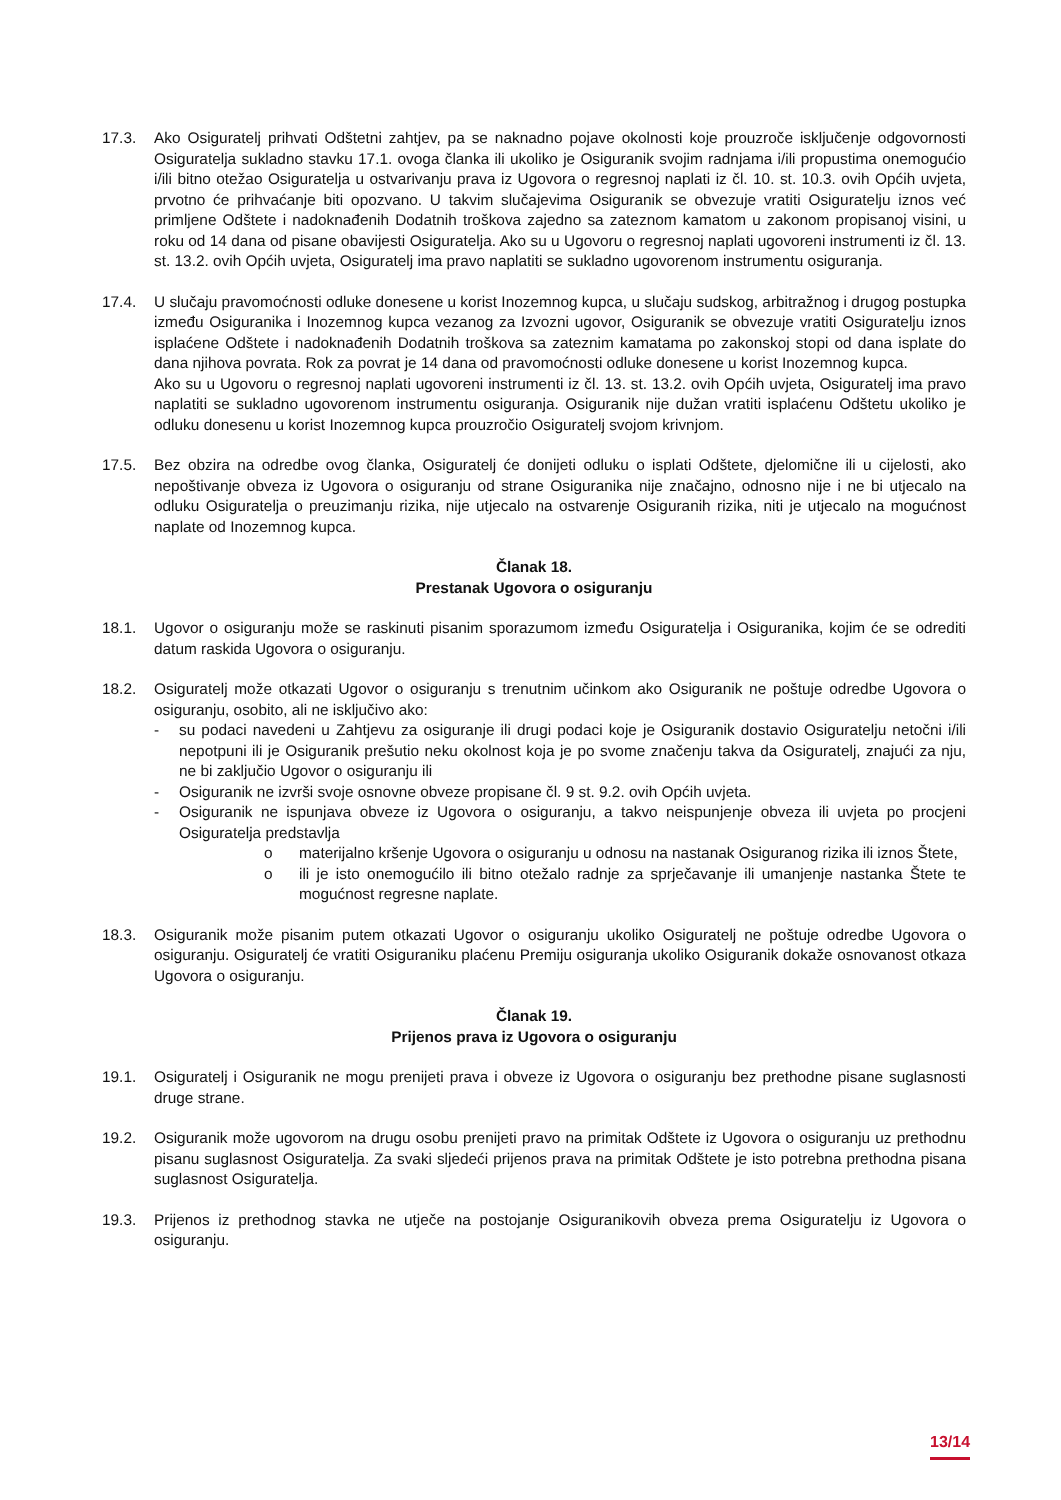17.3. Ako Osiguratelj prihvati Odštetni zahtjev, pa se naknadno pojave okolnosti koje prouzroče isključenje odgovornosti Osiguratelja sukladno stavku 17.1. ovoga članka ili ukoliko je Osiguranik svojim radnjama i/ili propustima onemogućio i/ili bitno otežao Osiguratelja u ostvarivanju prava iz Ugovora o regresnoj naplati iz čl. 10. st. 10.3. ovih Općih uvjeta, prvotno će prihvaćanje biti opozvano. U takvim slučajevima Osiguranik se obvezuje vratiti Osiguratelju iznos već primljene Odštete i nadoknađenih Dodatnih troškova zajedno sa zateznom kamatom u zakonom propisanoj visini, u roku od 14 dana od pisane obavijesti Osiguratelja. Ako su u Ugovoru o regresnoj naplati ugovoreni instrumenti iz čl. 13. st. 13.2. ovih Općih uvjeta, Osiguratelj ima pravo naplatiti se sukladno ugovorenom instrumentu osiguranja.
17.4. U slučaju pravomoćnosti odluke donesene u korist Inozemnog kupca, u slučaju sudskog, arbitražnog i drugog postupka između Osiguranika i Inozemnog kupca vezanog za Izvozni ugovor, Osiguranik se obvezuje vratiti Osiguratelju iznos isplaćene Odštete i nadoknađenih Dodatnih troškova sa zateznim kamatama po zakonskoj stopi od dana isplate do dana njihova povrata. Rok za povrat je 14 dana od pravomoćnosti odluke donesene u korist Inozemnog kupca.
Ako su u Ugovoru o regresnoj naplati ugovoreni instrumenti iz čl. 13. st. 13.2. ovih Općih uvjeta, Osiguratelj ima pravo naplatiti se sukladno ugovorenom instrumentu osiguranja. Osiguranik nije dužan vratiti isplaćenu Odštetu ukoliko je odluku donesenu u korist Inozemnog kupca prouzročio Osiguratelj svojom krivnjom.
17.5. Bez obzira na odredbe ovog članka, Osiguratelj će donijeti odluku o isplati Odštete, djelomične ili u cijelosti, ako nepoštivanje obveza iz Ugovora o osiguranju od strane Osiguranika nije značajno, odnosno nije i ne bi utjecalo na odluku Osiguratelja o preuzimanju rizika, nije utjecalo na ostvarenje Osiguranih rizika, niti je utjecalo na mogućnost naplate od Inozemnog kupca.
Članak 18.
Prestanak Ugovora o osiguranju
18.1. Ugovor o osiguranju može se raskinuti pisanim sporazumom između Osiguratelja i Osiguranika, kojim će se odrediti datum raskida Ugovora o osiguranju.
18.2. Osiguratelj može otkazati Ugovor o osiguranju s trenutnim učinkom ako Osiguranik ne poštuje odredbe Ugovora o osiguranju, osobito, ali ne isključivo ako:
- su podaci navedeni u Zahtjevu za osiguranje ili drugi podaci koje je Osiguranik dostavio Osiguratelju netočni i/ili nepotpuni ili je Osiguranik prešutio neku okolnost koja je po svome značenju takva da Osiguratelj, znajući za nju, ne bi zaključio Ugovor o osiguranju ili
- Osiguranik ne izvrši svoje osnovne obveze propisane čl. 9 st. 9.2. ovih Općih uvjeta.
- Osiguranik ne ispunjava obveze iz Ugovora o osiguranju, a takvo neispunjenje obveza ili uvjeta po procjeni Osiguratelja predstavlja
o materijalno kršenje Ugovora o osiguranju u odnosu na nastanak Osiguranog rizika ili iznos Štete,
o ili je isto onemogućilo ili bitno otežalo radnje za sprječavanje ili umanjenje nastanka Štete te mogućnost regresne naplate.
18.3. Osiguranik može pisanim putem otkazati Ugovor o osiguranju ukoliko Osiguratelj ne poštuje odredbe Ugovora o osiguranju. Osiguratelj će vratiti Osiguraniku plaćenu Premiju osiguranja ukoliko Osiguranik dokaže osnovanost otkaza Ugovora o osiguranju.
Članak 19.
Prijenos prava iz Ugovora o osiguranju
19.1. Osiguratelj i Osiguranik ne mogu prenijeti prava i obveze iz Ugovora o osiguranju bez prethodne pisane suglasnosti druge strane.
19.2. Osiguranik može ugovorom na drugu osobu prenijeti pravo na primitak Odštete iz Ugovora o osiguranju uz prethodnu pisanu suglasnost Osiguratelja. Za svaki sljedeći prijenos prava na primitak Odštete je isto potrebna prethodna pisana suglasnost Osiguratelja.
19.3. Prijenos iz prethodnog stavka ne utječe na postojanje Osiguranikovih obveza prema Osiguratelju iz Ugovora o osiguranju.
13/14